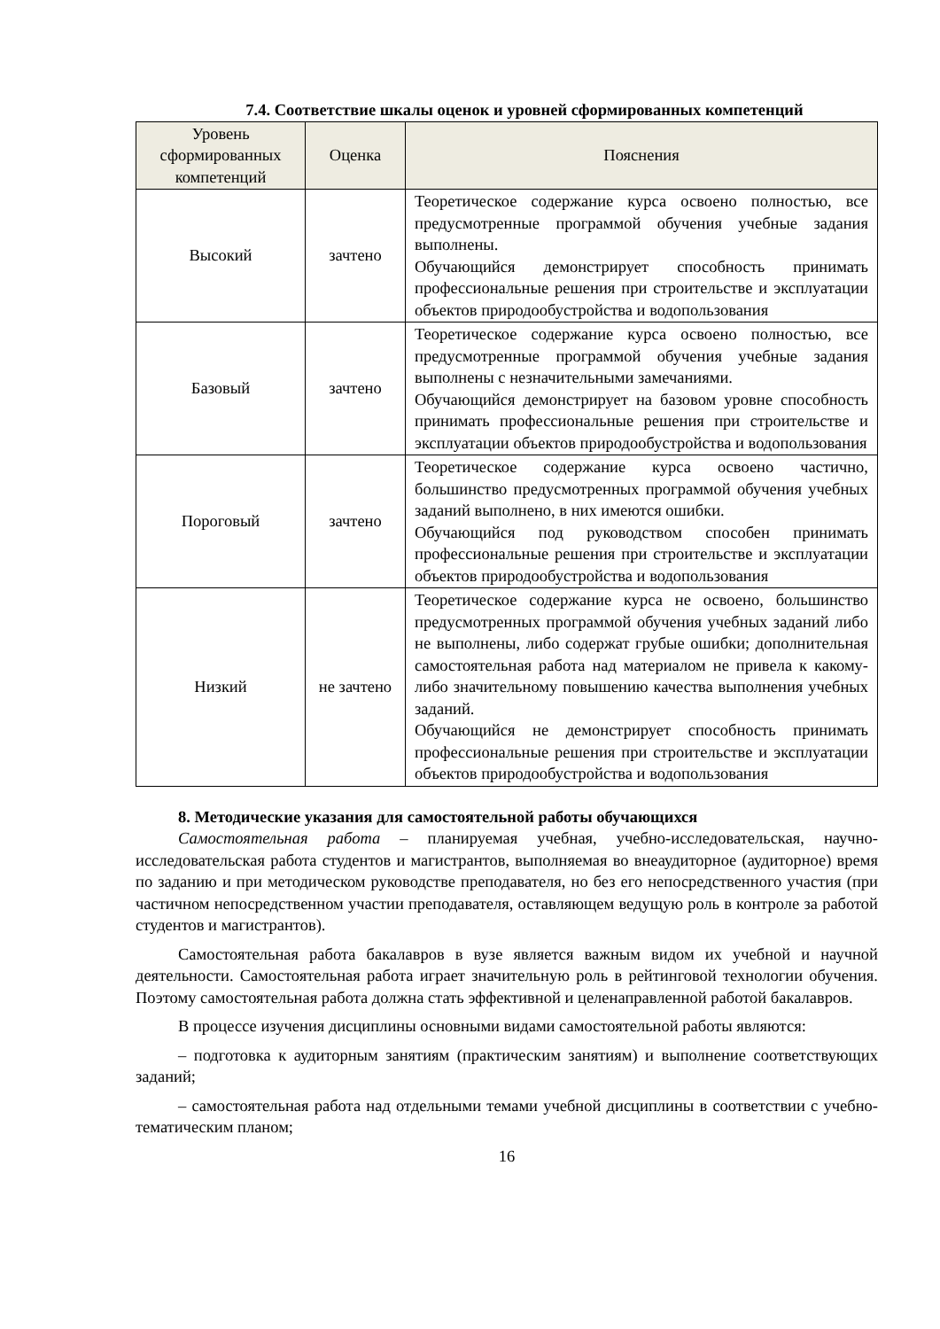7.4. Соответствие шкалы оценок и уровней сформированных компетенций
| Уровень сформированных компетенций | Оценка | Пояснения |
| --- | --- | --- |
| Высокий | зачтено | Теоретическое содержание курса освоено полностью, все предусмотренные программой обучения учебные задания выполнены. Обучающийся демонстрирует способность принимать профессиональные решения при строительстве и эксплуатации объектов природообустройства и водопользования |
| Базовый | зачтено | Теоретическое содержание курса освоено полностью, все предусмотренные программой обучения учебные задания выполнены с незначительными замечаниями. Обучающийся демонстрирует на базовом уровне способность принимать профессиональные решения при строительстве и эксплуатации объектов природообустройства и водопользования |
| Пороговый | зачтено | Теоретическое содержание курса освоено частично, большинство предусмотренных программой обучения учебных заданий выполнено, в них имеются ошибки. Обучающийся под руководством способен принимать профессиональные решения при строительстве и эксплуатации объектов природообустройства и водопользования |
| Низкий | не зачтено | Теоретическое содержание курса не освоено, большинство предусмотренных программой обучения учебных заданий либо не выполнены, либо содержат грубые ошибки; дополнительная самостоятельная работа над материалом не привела к какому-либо значительному повышению качества выполнения учебных заданий. Обучающийся не демонстрирует способность принимать профессиональные решения при строительстве и эксплуатации объектов природообустройства и водопользования |
8. Методические указания для самостоятельной работы обучающихся
Самостоятельная работа – планируемая учебная, учебно-исследовательская, научно-исследовательская работа студентов и магистрантов, выполняемая во внеаудиторное (аудиторное) время по заданию и при методическом руководстве преподавателя, но без его непосредственного участия (при частичном непосредственном участии преподавателя, оставляющем ведущую роль в контроле за работой студентов и магистрантов).
Самостоятельная работа бакалавров в вузе является важным видом их учебной и научной деятельности. Самостоятельная работа играет значительную роль в рейтинговой технологии обучения. Поэтому самостоятельная работа должна стать эффективной и целенаправленной работой бакалавров.
В процессе изучения дисциплины основными видами самостоятельной работы являются:
– подготовка к аудиторным занятиям (практическим занятиям) и выполнение соответствующих заданий;
– самостоятельная работа над отдельными темами учебной дисциплины в соответствии с учебно-тематическим планом;
16